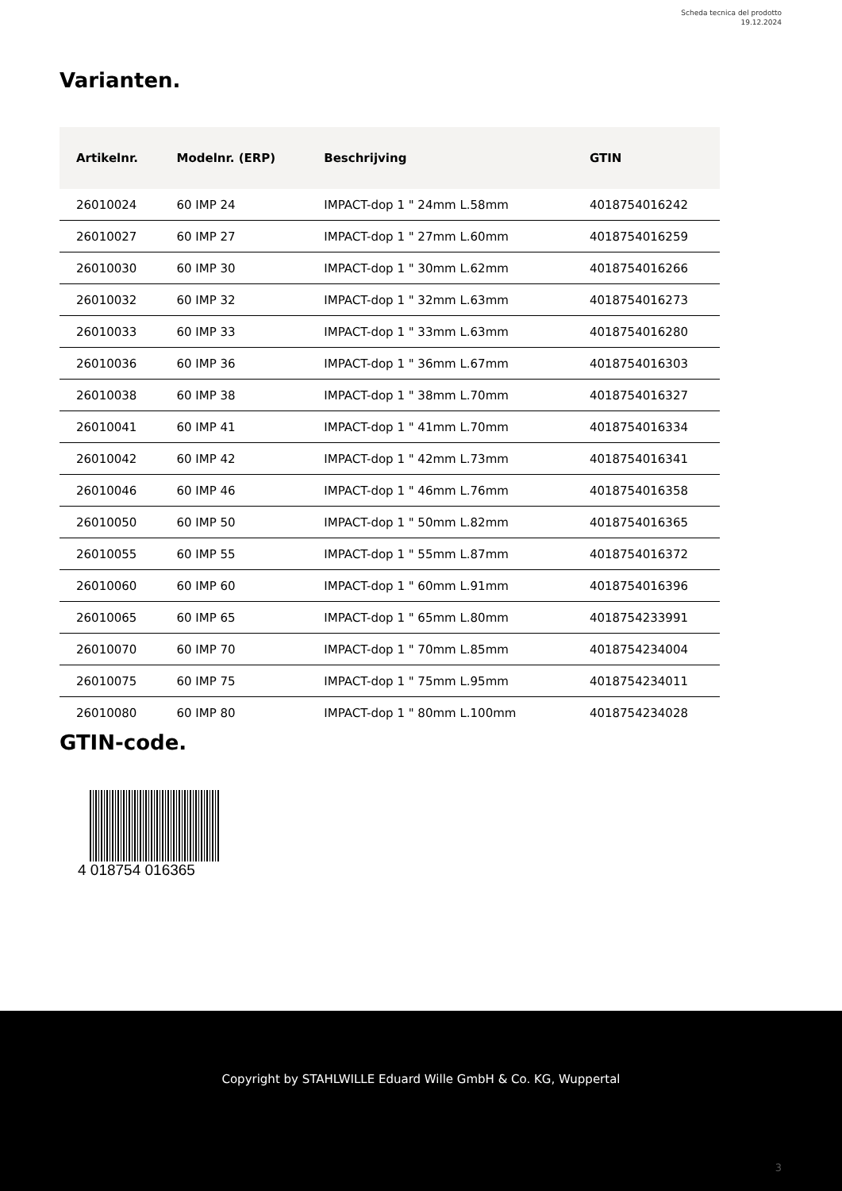Scheda tecnica del prodotto
19.12.2024
Varianten.
| Artikelnr. | Modelnr. (ERP) | Beschrijving | GTIN |
| --- | --- | --- | --- |
| 26010024 | 60 IMP 24 | IMPACT-dop 1 " 24mm L.58mm | 4018754016242 |
| 26010027 | 60 IMP 27 | IMPACT-dop 1 " 27mm L.60mm | 4018754016259 |
| 26010030 | 60 IMP 30 | IMPACT-dop 1 " 30mm L.62mm | 4018754016266 |
| 26010032 | 60 IMP 32 | IMPACT-dop 1 " 32mm L.63mm | 4018754016273 |
| 26010033 | 60 IMP 33 | IMPACT-dop 1 " 33mm L.63mm | 4018754016280 |
| 26010036 | 60 IMP 36 | IMPACT-dop 1 " 36mm L.67mm | 4018754016303 |
| 26010038 | 60 IMP 38 | IMPACT-dop 1 " 38mm L.70mm | 4018754016327 |
| 26010041 | 60 IMP 41 | IMPACT-dop 1 " 41mm L.70mm | 4018754016334 |
| 26010042 | 60 IMP 42 | IMPACT-dop 1 " 42mm L.73mm | 4018754016341 |
| 26010046 | 60 IMP 46 | IMPACT-dop 1 " 46mm L.76mm | 4018754016358 |
| 26010050 | 60 IMP 50 | IMPACT-dop 1 " 50mm L.82mm | 4018754016365 |
| 26010055 | 60 IMP 55 | IMPACT-dop 1 " 55mm L.87mm | 4018754016372 |
| 26010060 | 60 IMP 60 | IMPACT-dop 1 " 60mm L.91mm | 4018754016396 |
| 26010065 | 60 IMP 65 | IMPACT-dop 1 " 65mm L.80mm | 4018754233991 |
| 26010070 | 60 IMP 70 | IMPACT-dop 1 " 70mm L.85mm | 4018754234004 |
| 26010075 | 60 IMP 75 | IMPACT-dop 1 " 75mm L.95mm | 4018754234011 |
| 26010080 | 60 IMP 80 | IMPACT-dop 1 " 80mm L.100mm | 4018754234028 |
GTIN-code.
4 018754 016365
Copyright by STAHLWILLE Eduard Wille GmbH & Co. KG, Wuppertal
3